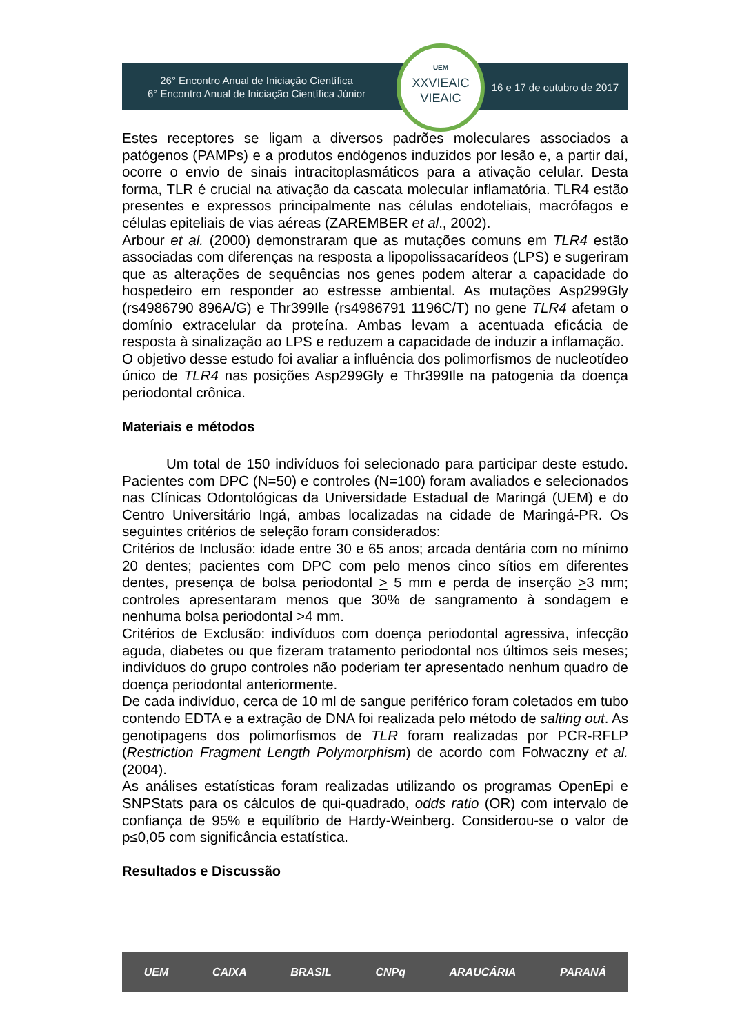26° Encontro Anual de Iniciação Científica
6° Encontro Anual de Iniciação Científica Júnior
16 e 17 de outubro de 2017
UEM
XXVIEAIC
VIEAIC
Estes receptores se ligam a diversos padrões moleculares associados a patógenos (PAMPs) e a produtos endógenos induzidos por lesão e, a partir daí, ocorre o envio de sinais intracitoplasmáticos para a ativação celular. Desta forma, TLR é crucial na ativação da cascata molecular inflamatória. TLR4 estão presentes e expressos principalmente nas células endoteliais, macrófagos e células epiteliais de vias aéreas (ZAREMBER et al., 2002).
Arbour et al. (2000) demonstraram que as mutações comuns em TLR4 estão associadas com diferenças na resposta a lipopolissacarídeos (LPS) e sugeriram que as alterações de sequências nos genes podem alterar a capacidade do hospedeiro em responder ao estresse ambiental. As mutações Asp299Gly (rs4986790 896A/G) e Thr399Ile (rs4986791 1196C/T) no gene TLR4 afetam o domínio extracelular da proteína. Ambas levam a acentuada eficácia de resposta à sinalização ao LPS e reduzem a capacidade de induzir a inflamação.
O objetivo desse estudo foi avaliar a influência dos polimorfismos de nucleotídeo único de TLR4 nas posições Asp299Gly e Thr399Ile na patogenia da doença periodontal crônica.
Materiais e métodos
Um total de 150 indivíduos foi selecionado para participar deste estudo. Pacientes com DPC (N=50) e controles (N=100) foram avaliados e selecionados nas Clínicas Odontológicas da Universidade Estadual de Maringá (UEM) e do Centro Universitário Ingá, ambas localizadas na cidade de Maringá-PR. Os seguintes critérios de seleção foram considerados:
Critérios de Inclusão: idade entre 30 e 65 anos; arcada dentária com no mínimo 20 dentes; pacientes com DPC com pelo menos cinco sítios em diferentes dentes, presença de bolsa periodontal > 5 mm e perda de inserção >3 mm; controles apresentaram menos que 30% de sangramento à sondagem e nenhuma bolsa periodontal >4 mm.
Critérios de Exclusão: indivíduos com doença periodontal agressiva, infecção aguda, diabetes ou que fizeram tratamento periodontal nos últimos seis meses; indivíduos do grupo controles não poderiam ter apresentado nenhum quadro de doença periodontal anteriormente.
De cada indivíduo, cerca de 10 ml de sangue periférico foram coletados em tubo contendo EDTA e a extração de DNA foi realizada pelo método de salting out. As genotipagens dos polimorfismos de TLR foram realizadas por PCR-RFLP (Restriction Fragment Length Polymorphism) de acordo com Folwaczny et al. (2004).
As análises estatísticas foram realizadas utilizando os programas OpenEpi e SNPStats para os cálculos de qui-quadrado, odds ratio (OR) com intervalo de confiança de 95% e equilíbrio de Hardy-Weinberg. Considerou-se o valor de p≤0,05 com significância estatística.
Resultados e Discussão
UEM CAIXA BRASIL CNPq ARAUCÁRIA PARANÁ